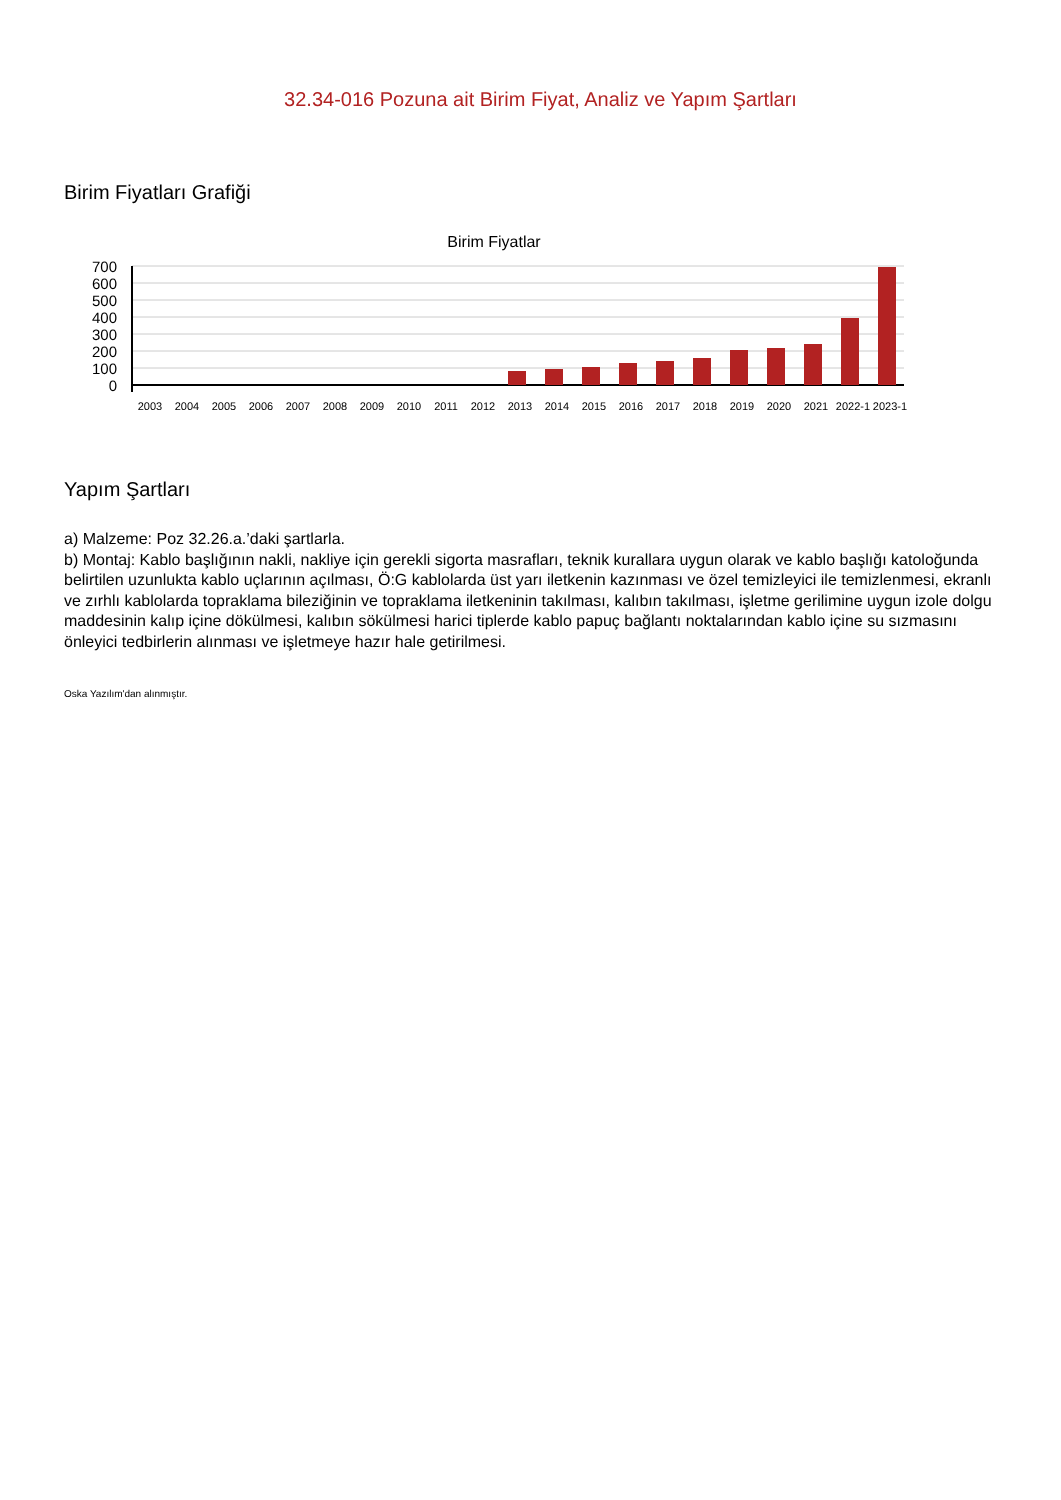32.34-016 Pozuna ait Birim Fiyat, Analiz ve Yapım Şartları
Birim Fiyatları Grafiği
Birim Fiyatlar
700
600
500
400
300
200
100
0
2003
2004
2005
2006
2007
2008
2009
2010
2011
2012
2013
2014
2015
2016
2017
2018
2019
2020
2021
2022-1
2023-1
Yapım Şartları
a) Malzeme: Poz 32.26.a.’daki şartlarla.
b) Montaj: Kablo başlığının nakli, nakliye için gerekli sigorta masrafları, teknik kurallara uygun olarak ve kablo başlığı katoloğunda belirtilen uzunlukta kablo uçlarının açılması, Ö:G kablolarda üst yarı iletkenin kazınması ve özel temizleyici ile temizlenmesi, ekranlı ve zırhlı kablolarda topraklama bileziğinin ve topraklama iletkeninin takılması, kalıbın takılması, işletme gerilimine uygun izole dolgu maddesinin kalıp içine dökülmesi, kalıbın sökülmesi harici tiplerde kablo papuç bağlantı noktalarından kablo içine su sızmasını önleyici tedbirlerin alınması ve işletmeye hazır hale getirilmesi.
Oska Yazılım'dan alınmıştır.